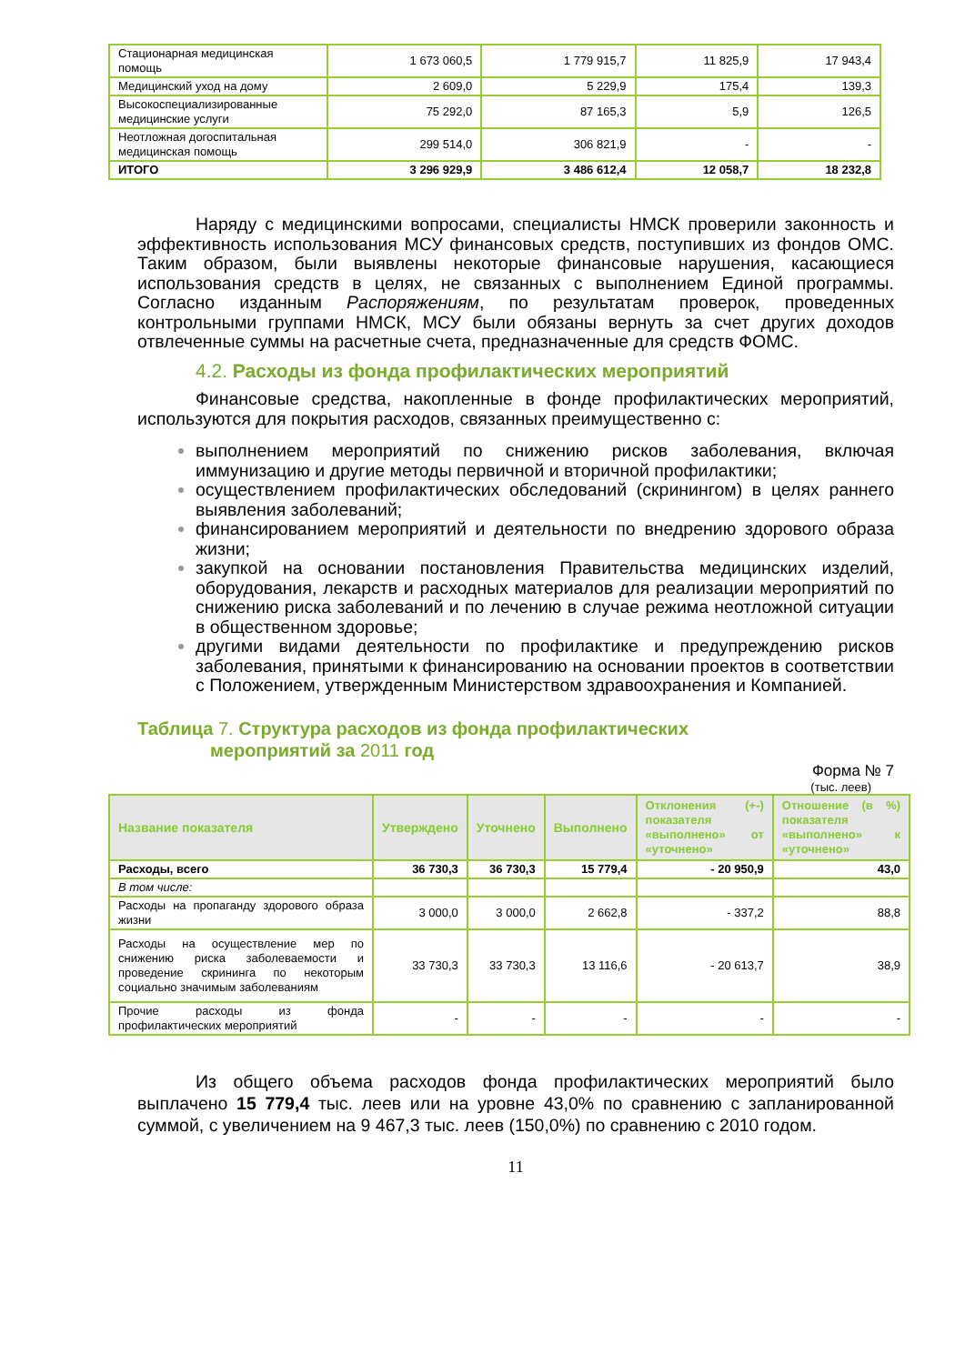| Стационарная медицинская помощь | 1 673 060,5 | 1 779 915,7 | 11 825,9 | 17 943,4 |
| Медицинский уход на дому | 2 609,0 | 5 229,9 | 175,4 | 139,3 |
| Высокоспециализированные медицинские услуги | 75 292,0 | 87 165,3 | 5,9 | 126,5 |
| Неотложная догоспитальная медицинская помощь | 299 514,0 | 306 821,9 | - | - |
| ИТОГО | 3 296 929,9 | 3 486 612,4 | 12 058,7 | 18 232,8 |
Наряду с медицинскими вопросами, специалисты НМСК проверили законность и эффективность использования МСУ финансовых средств, поступивших из фондов ОМС. Таким образом, были выявлены некоторые финансовые нарушения, касающиеся использования средств в целях, не связанных с выполнением Единой программы. Согласно изданным Распоряжениям, по результатам проверок, проведенных контрольными группами НМСК, МСУ были обязаны вернуть за счет других доходов отвлеченные суммы на расчетные счета, предназначенные для средств ФОМС.
4.2. Расходы из фонда профилактических мероприятий
Финансовые средства, накопленные в фонде профилактических мероприятий, используются для покрытия расходов, связанных преимущественно с:
выполнением мероприятий по снижению рисков заболевания, включая иммунизацию и другие методы первичной и вторичной профилактики;
осуществлением профилактических обследований (скринингом) в целях раннего выявления заболеваний;
финансированием мероприятий и деятельности по внедрению здорового образа жизни;
закупкой на основании постановления Правительства медицинских изделий, оборудования, лекарств и расходных материалов для реализации мероприятий по снижению риска заболеваний и по лечению в случае режима неотложной ситуации в общественном здоровье;
другими видами деятельности по профилактике и предупреждению рисков заболевания, принятыми к финансированию на основании проектов в соответствии с Положением, утвержденным Министерством здравоохранения и Компанией.
Таблица 7. Структура расходов из фонда профилактических
мероприятий за 2011 год
Форма № 7
(тыс. леев)
| Название показателя | Утверждено | Уточнено | Выполнено | Отклонения (+-) показателя «выполнено» от «уточнено» | Отношение (в %) показателя «выполнено» к «уточнено» |
| --- | --- | --- | --- | --- | --- |
| Расходы, всего | 36 730,3 | 36 730,3 | 15 779,4 | - 20 950,9 | 43,0 |
| В том числе: | | | | | |
| Расходы на пропаганду здорового образа жизни | 3 000,0 | 3 000,0 | 2 662,8 | - 337,2 | 88,8 |
| Расходы на осуществление мер по снижению риска заболеваемости и проведение скрининга по некоторым социально значимым заболеваниям | 33 730,3 | 33 730,3 | 13 116,6 | - 20 613,7 | 38,9 |
| Прочие расходы из фонда профилактических мероприятий | - | - | - | - | - |
Из общего объема расходов фонда профилактических мероприятий было выплачено 15 779,4 тыс. леев или на уровне 43,0% по сравнению с запланированной суммой, с увеличением на 9 467,3 тыс. леев (150,0%) по сравнению с 2010 годом.
11